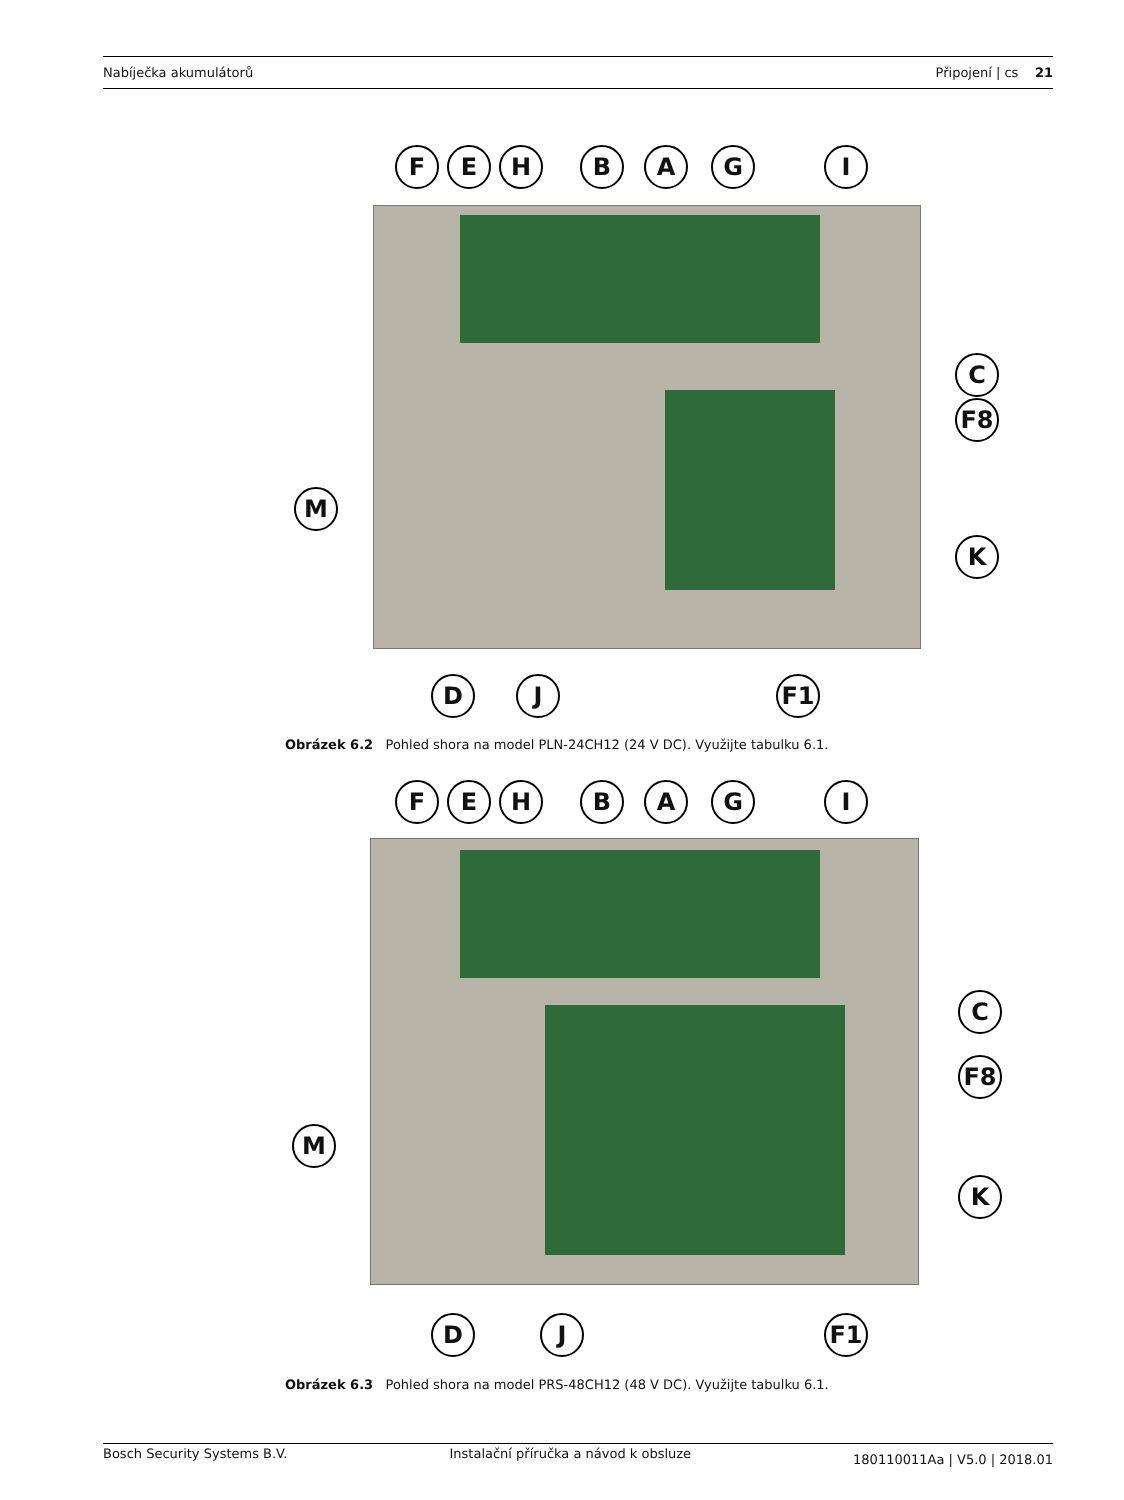Nabíječka akumulátorů Připojení | cs 21
F E H B A G I
C
F8
M
K
D J F1
Obrázek 6.2 Pohled shora na model PLN-24CH12 (24 V DC). Využijte tabulku 6.1.
F E H B A G I
C
F8
M
K
D J F1
Obrázek 6.3 Pohled shora na model PRS-48CH12 (48 V DC). Využijte tabulku 6.1.
Bosch Security Systems B.V. Instalační příručka a návod k obsluze 180110011Aa | V5.0 | 2018.01